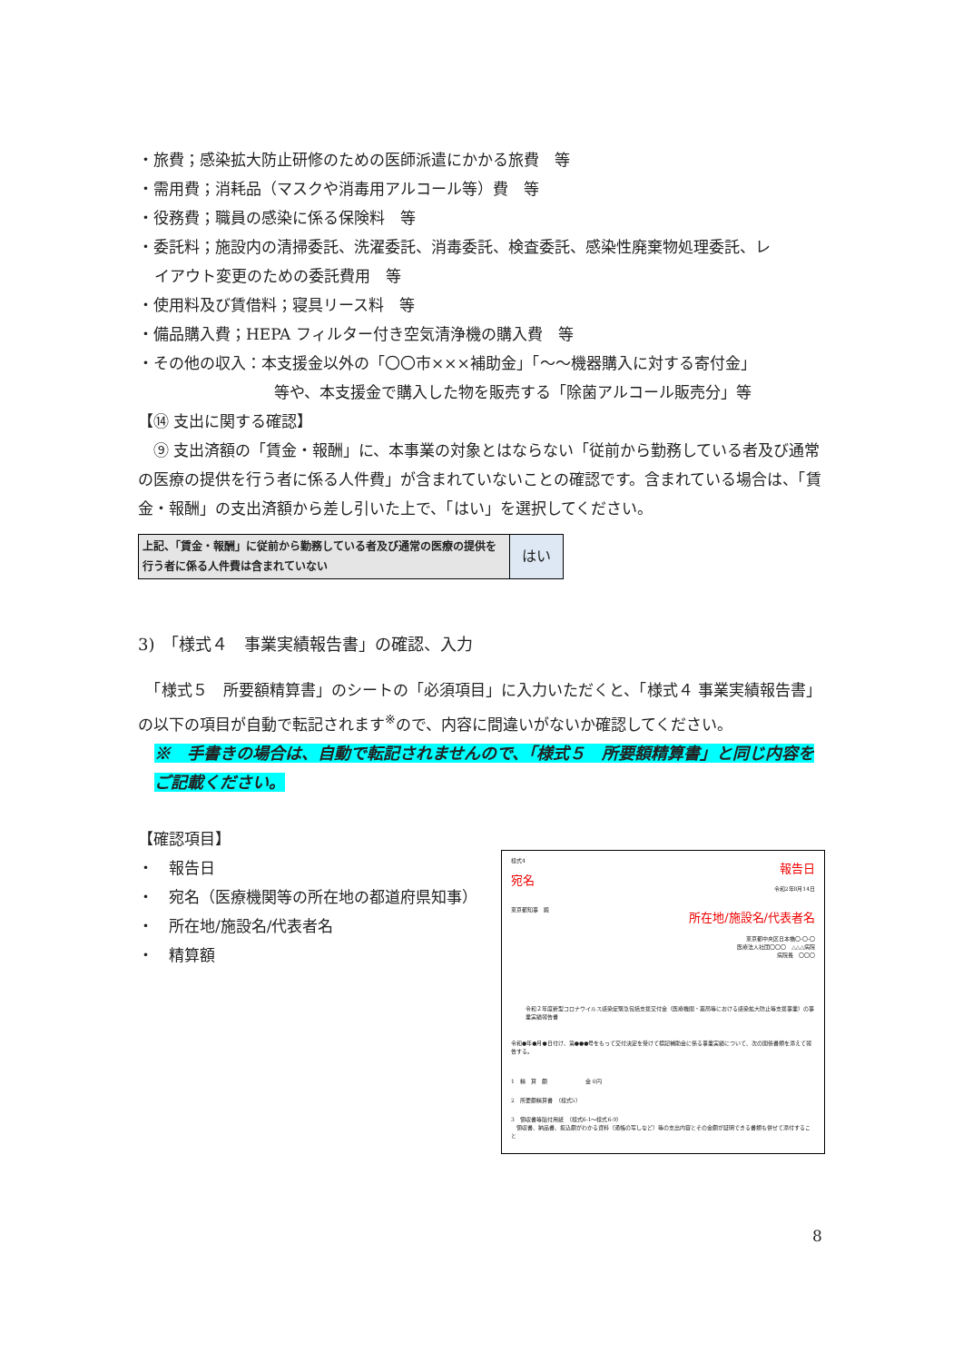・旅費；感染拡大防止研修のための医師派遣にかかる旅費　等
・需用費；消耗品（マスクや消毒用アルコール等）費　等
・役務費；職員の感染に係る保険料　等
・委託料；施設内の清掃委託、洗濯委託、消毒委託、検査委託、感染性廃棄物処理委託、レ
イアウト変更のための委託費用　等
・使用料及び賃借料；寝具リース料　等
・備品購入費；HEPA フィルター付き空気清浄機の購入費　等
・その他の収入：本支援金以外の「〇〇市×××補助金」「～～機器購入に対する寄付金」
等や、本支援金で購入した物を販売する「除菌アルコール販売分」等
【⑭ 支出に関する確認】
　⑨ 支出済額の「賃金・報酬」に、本事業の対象とはならない「従前から勤務している者及び通常の医療の提供を行う者に係る人件費」が含まれていないことの確認です。含まれている場合は、「賃金・報酬」の支出済額から差し引いた上で、「はい」を選択してください。
| 上記、「賃金・報酬」に従前から勤務している者及び通常の医療の提供を行う者に係る人件費は含まれていない | はい |
3)　「様式４　事業実績報告書」の確認、入力
　「様式５　所要額精算書」のシートの「必須項目」に入力いただくと、「様式４ 事業実績報告書」の以下の項目が自動で転記されます<sup>※</sup>ので、内容に間違いがないか確認してください。
※　手書きの場合は、自動で転記されませんので、「様式５　所要額精算書」と同じ内容をご記載ください。
【確認項目】
・　報告日
・　宛名（医療機関等の所在地の都道府県知事）
・　所在地/施設名/代表者名
・　精算額
様式4
報告日
宛名
令和2年8月14日
東京都知事　殿
所在地/施設名/代表者名
東京都中央区日本橋〇-〇-〇
医療法人社団〇〇〇　△△△病院
病院長　〇〇〇
令和２年度新型コロナウイルス感染症緊急包括支援交付金（医療機関・薬局等における感染拡大防止等支援事業）の事業実績報告書
令和●年●月●日付け、第●●●号をもって交付決定を受けて標記補助金に係る事業実績について、次の関係書類を添えて報告する。
1　精　算　額　　　　　　　金 0円
2　所要額精算書　（様式5）
3　領収書等貼付用紙　（様式6-1～様式6-9）
　領収書、納品書、振込額がわかる資料（通帳の写しなど）等の支出内容とその金額が証明できる書類も併せて添付すること
8